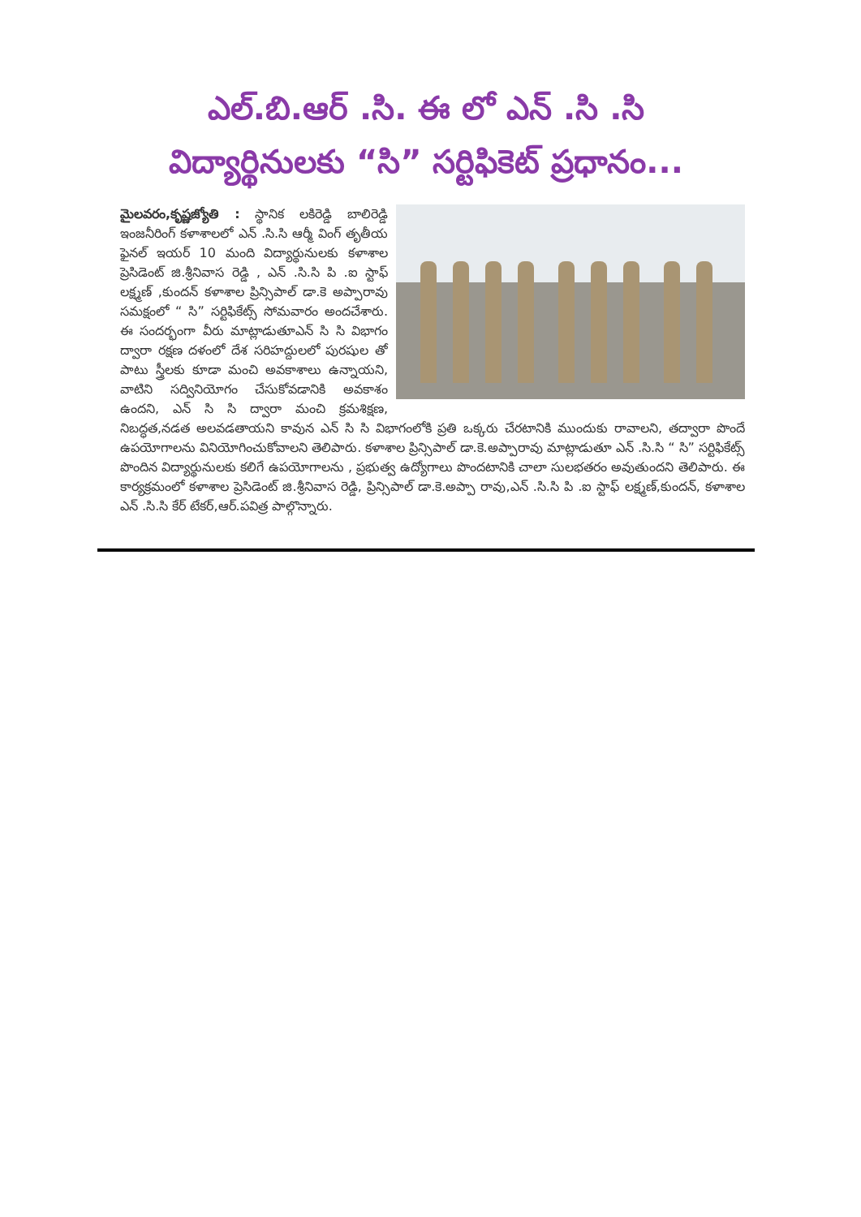ఎల్.బి.ఆర్ .సి. ఈ లో ఎన్ .సి .సి
విద్యార్థినులకు “సి” సర్టిఫికెట్ ప్రధానం...
మైలవరం,కృష్ణజ్యోతి : స్థానిక లకిరెడ్డి బాలిరెడ్డి ఇంజనీరింగ్ కళాశాలలో ఎన్ .సి.సి ఆర్మీ వింగ్ తృతీయ ఫైనల్ ఇయర్ 10 మంది విద్యార్థునులకు కళాశాల ప్రెసిడెంట్ జి.శ్రీనివాస రెడ్డి , ఎన్ .సి.సి పి .ఐ స్టాఫ్ లక్ష్మణ్ ,కుందన్ కళాశాల ప్రిన్సిపాల్ డా.కె అప్పారావు సమక్షంలో “ సి” సర్టిఫికేట్స్ సోమవారం అందచేశారు. ఈ సందర్భంగా వీరు మాట్లాడుతూఎన్ సి సి విభాగం ద్వారా రక్షణ దళంలో దేశ సరిహద్దులలో పురషుల తో పాటు స్త్రీలకు కూడా మంచి అవకాశాలు ఉన్నాయని, వాటిని సద్వినియోగం చేసుకోవడానికి అవకాశం ఉందని, ఎన్ సి సి ద్వారా మంచి క్రమశిక్షణ, నిబద్ధత,నడత అలవడతాయని కావున ఎన్ సి సి విభాగంలోకి ప్రతి ఒక్కరు చేరటానికి ముందుకు రావాలని, తద్వారా పొందే ఉపయోగాలను వినియోగించుకోవాలని తెలిపారు. కళాశాల ప్రిన్సిపాల్ డా.కె.అప్పారావు మాట్లాడుతూ ఎన్ .సి.సి “ సి” సర్టిఫికేట్స్ పొందిన విద్యార్థునులకు కలిగే ఉపయోగాలను , ప్రభుత్వ ఉద్యోగాలు పొందటానికి చాలా సులభతరం అవుతుందని తెలిపారు. ఈ కార్యక్రమంలో కళాశాల ప్రెసిడెంట్ జి.శ్రీనివాస రెడ్డి, ప్రిన్సిపాల్ డా.కె.అప్పా రావు,ఎన్ .సి.సి పి .ఐ స్టాఫ్ లక్ష్మణ్,కుందన్, కళాశాల ఎన్ .సి.సి కేర్ టేకర్,ఆర్.పవిత్ర పాల్గొన్నారు.